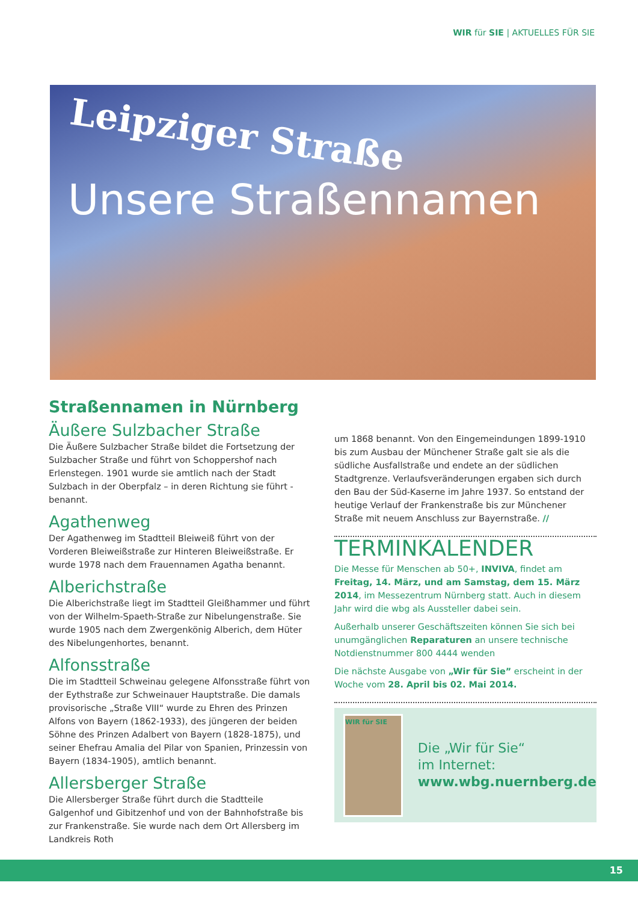WIR für SIE | AKTUELLES FÜR SIE
Leipziger Straße
Unsere Straßennamen
Straßennamen in Nürnberg
Äußere Sulzbacher Straße
Die Äußere Sulzbacher Straße bildet die Fortsetzung der Sulzbacher Straße und führt von Schoppershof nach Erlenstegen. 1901 wurde sie amtlich nach der Stadt Sulzbach in der Oberpfalz – in deren Richtung sie führt - benannt.
Agathenweg
Der Agathenweg im Stadtteil Bleiweiß führt von der Vorderen Bleiweißstraße zur Hinteren Bleiweißstraße. Er wurde 1978 nach dem Frauennamen Agatha benannt.
Alberichstraße
Die Alberichstraße liegt im Stadtteil Gleißhammer und führt von der Wilhelm-Spaeth-Straße zur Nibelungenstraße. Sie wurde 1905 nach dem Zwergenkönig Alberich, dem Hüter des Nibelungenhortes, benannt.
Alfonsstraße
Die im Stadtteil Schweinau gelegene Alfonsstraße führt von der Eythstraße zur Schweinauer Hauptstraße. Die damals provisorische „Straße VIII“ wurde zu Ehren des Prinzen Alfons von Bayern (1862-1933), des jüngeren der beiden Söhne des Prinzen Adalbert von Bayern (1828-1875), und seiner Ehefrau Amalia del Pilar von Spanien, Prinzessin von Bayern (1834-1905), amtlich benannt.
Allersberger Straße
Die Allersberger Straße führt durch die Stadtteile Galgenhof und Gibitzenhof und von der Bahnhofstraße bis zur Frankenstraße. Sie wurde nach dem Ort Allersberg im Landkreis Roth
um 1868 benannt. Von den Eingemeindungen 1899-1910 bis zum Ausbau der Münchener Straße galt sie als die südliche Ausfallstraße und endete an der südlichen Stadtgrenze. Verlaufsveränderungen ergaben sich durch den Bau der Süd-Kaserne im Jahre 1937. So entstand der heutige Verlauf der Frankenstraße bis zur Münchener Straße mit neuem Anschluss zur Bayernstraße. //
TERMINKALENDER
Die Messe für Menschen ab 50+, INVIVA, findet am Freitag, 14. März, und am Samstag, dem 15. März 2014, im Messezentrum Nürnberg statt. Auch in diesem Jahr wird die wbg als Aussteller dabei sein.
Außerhalb unserer Geschäftszeiten können Sie sich bei unumgänglichen Reparaturen an unsere technische Notdienstnummer 800 4444 wenden
Die nächste Ausgabe von „Wir für Sie” erscheint in der Woche vom 28. April bis 02. Mai 2014.
WIR für SIE
Die „Wir für Sie“
im Internet:
www.wbg.nuernberg.de
15